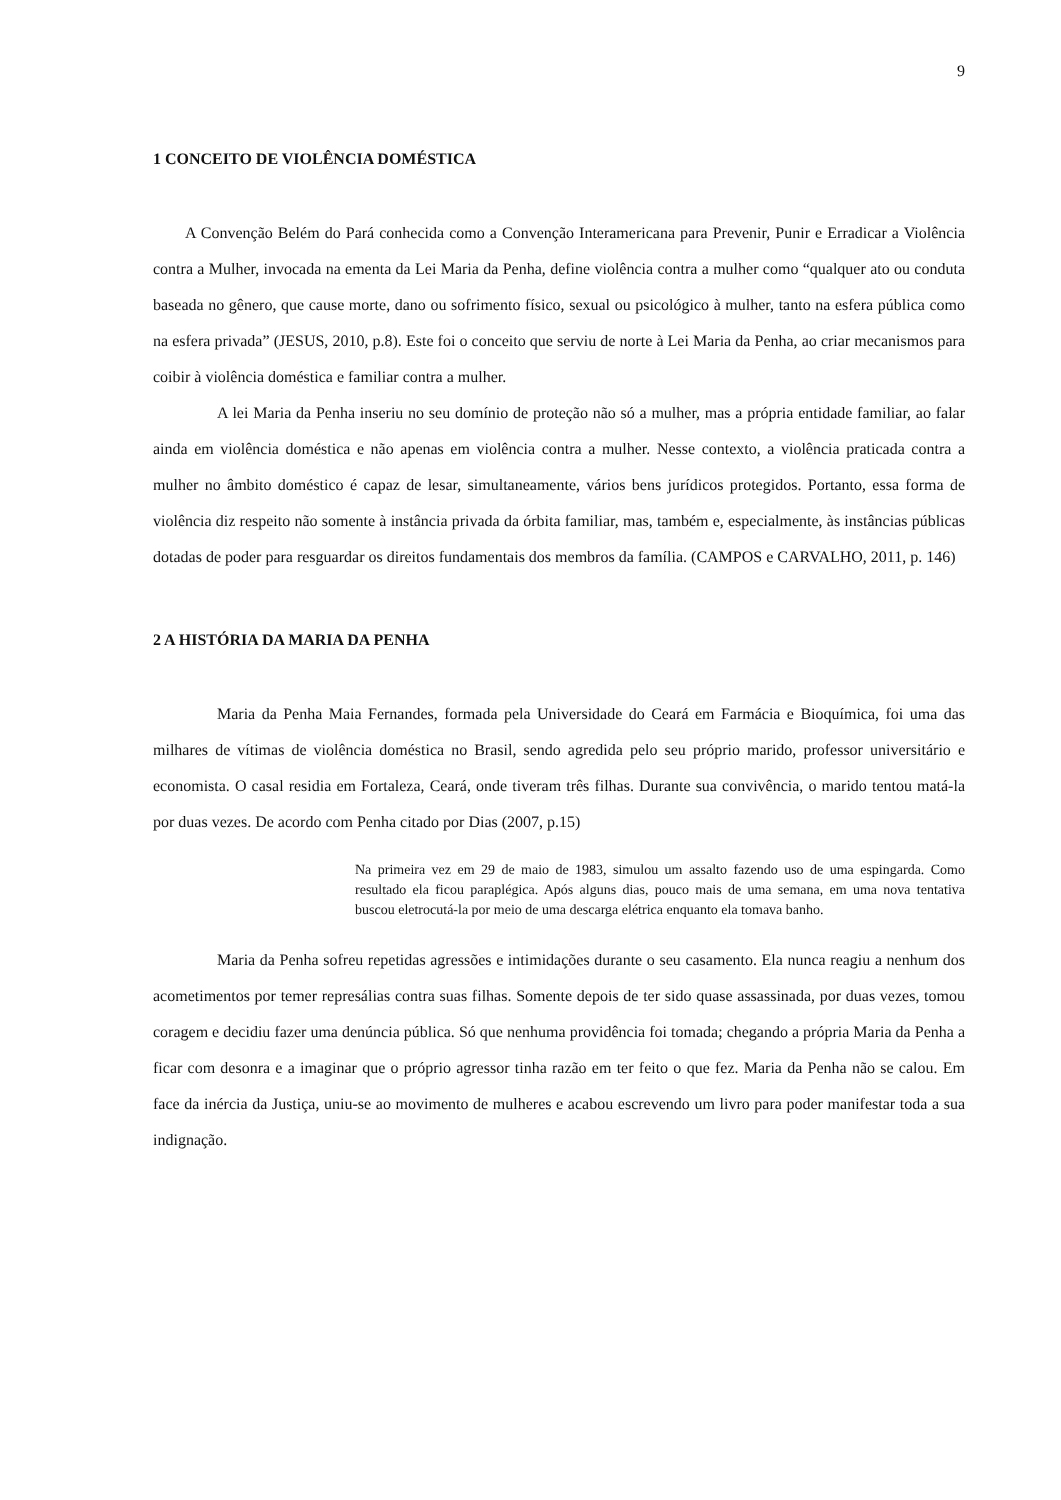9
1 CONCEITO DE VIOLÊNCIA DOMÉSTICA
A Convenção Belém do Pará conhecida como a Convenção Interamericana para Prevenir, Punir e Erradicar a Violência contra a Mulher, invocada na ementa da Lei Maria da Penha, define violência contra a mulher como “qualquer ato ou conduta baseada no gênero, que cause morte, dano ou sofrimento físico, sexual ou psicológico à mulher, tanto na esfera pública como na esfera privada” (JESUS, 2010, p.8). Este foi o conceito que serviu de norte à Lei Maria da Penha, ao criar mecanismos para coibir à violência doméstica e familiar contra a mulher.
A lei Maria da Penha inseriu no seu domínio de proteção não só a mulher, mas a própria entidade familiar, ao falar ainda em violência doméstica e não apenas em violência contra a mulher. Nesse contexto, a violência praticada contra a mulher no âmbito doméstico é capaz de lesar, simultaneamente, vários bens jurídicos protegidos. Portanto, essa forma de violência diz respeito não somente à instância privada da órbita familiar, mas, também e, especialmente, às instâncias públicas dotadas de poder para resguardar os direitos fundamentais dos membros da família. (CAMPOS e CARVALHO, 2011, p. 146)
2 A HISTÓRIA DA MARIA DA PENHA
Maria da Penha Maia Fernandes, formada pela Universidade do Ceará em Farmácia e Bioquímica, foi uma das milhares de vítimas de violência doméstica no Brasil, sendo agredida pelo seu próprio marido, professor universitário e economista. O casal residia em Fortaleza, Ceará, onde tiveram três filhas. Durante sua convivência, o marido tentou matá-la por duas vezes. De acordo com Penha citado por Dias (2007, p.15)
Na primeira vez em 29 de maio de 1983, simulou um assalto fazendo uso de uma espingarda. Como resultado ela ficou paraplégica. Após alguns dias, pouco mais de uma semana, em uma nova tentativa buscou eletrocutá-la por meio de uma descarga elétrica enquanto ela tomava banho.
Maria da Penha sofreu repetidas agressões e intimidações durante o seu casamento. Ela nunca reagiu a nenhum dos acometimentos por temer represálias contra suas filhas. Somente depois de ter sido quase assassinada, por duas vezes, tomou coragem e decidiu fazer uma denúncia pública. Só que nenhuma providência foi tomada; chegando a própria Maria da Penha a ficar com desonra e a imaginar que o próprio agressor tinha razão em ter feito o que fez. Maria da Penha não se calou. Em face da inércia da Justiça, uniu-se ao movimento de mulheres e acabou escrevendo um livro para poder manifestar toda a sua indignação.